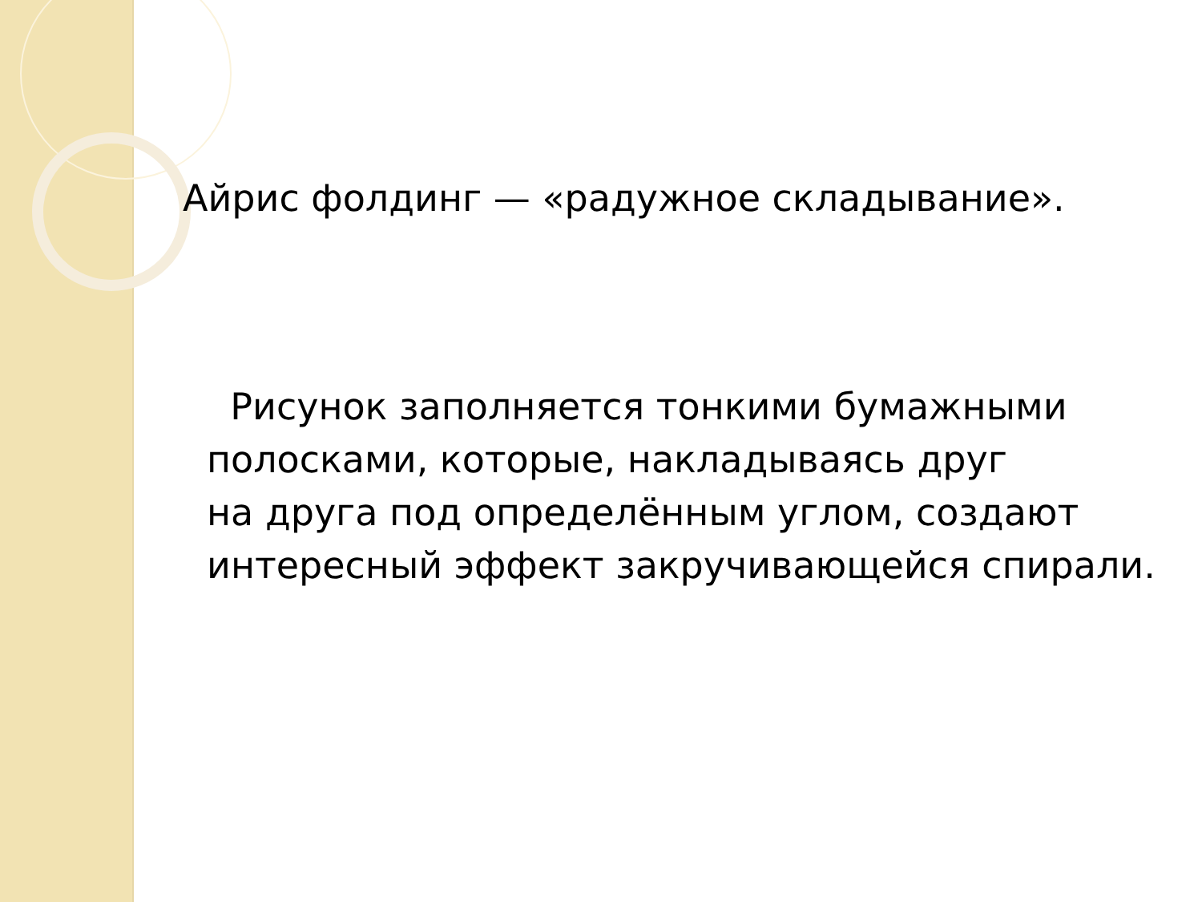Айрис фолдинг — «радужное складывание».
Рисунок заполняется тонкими бумажными полосками, которые, накладываясь друг
на друга под определённым углом, создают интересный эффект закручивающейся спирали.